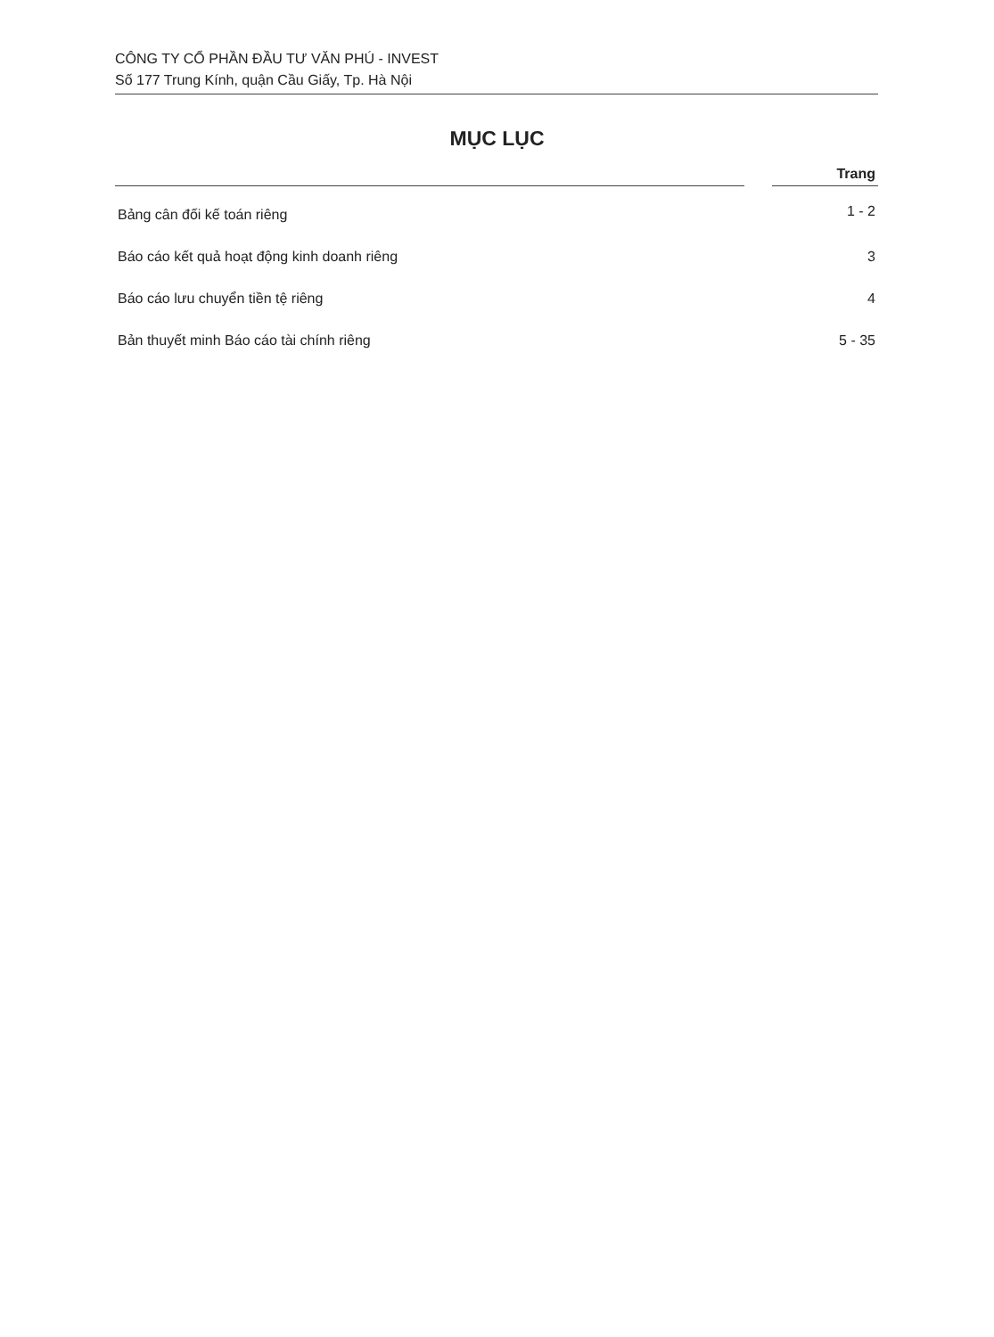CÔNG TY CỔ PHẦN ĐẦU TƯ VĂN PHÚ - INVEST
Số 177 Trung Kính, quận Cầu Giấy, Tp. Hà Nội
MỤC LỤC
| | | Trang |
| --- | --- | --- |
| Bảng cân đối kế toán riêng | | 1 - 2 |
| Báo cáo kết quả hoạt động kinh doanh riêng | | 3 |
| Báo cáo lưu chuyển tiền tệ riêng | | 4 |
| Bản thuyết minh Báo cáo tài chính riêng | | 5 - 35 |